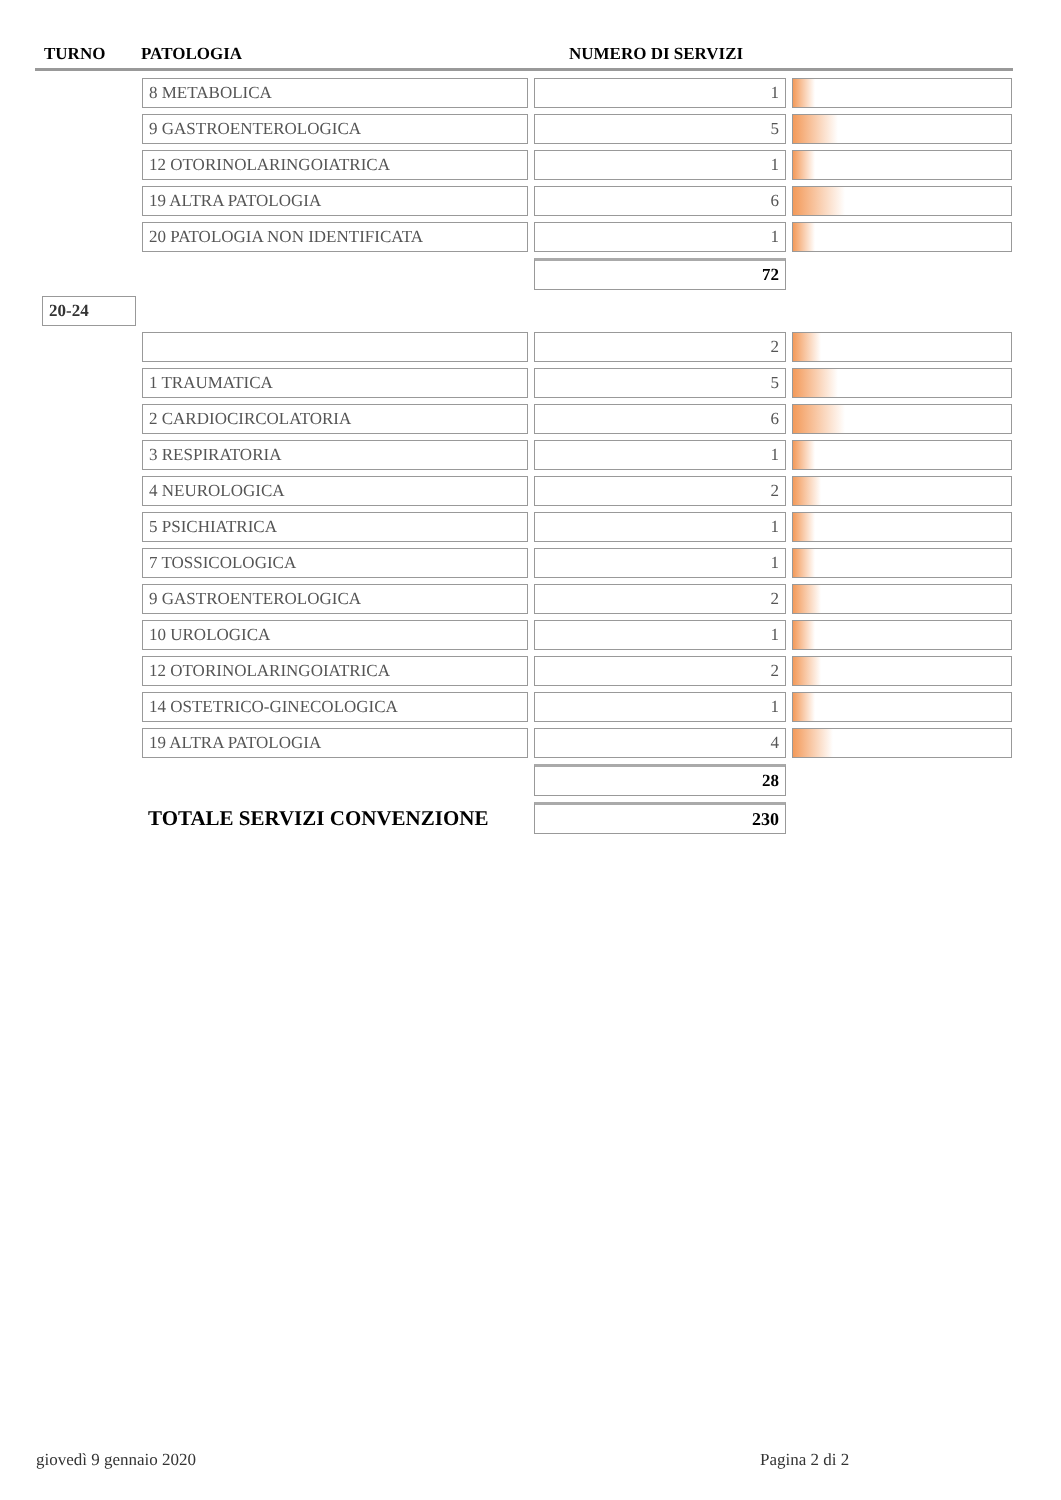TURNO PATOLOGIA NUMERO DI SERVIZI
| | 8 METABOLICA | 1 | |
| | 9 GASTROENTEROLOGICA | 5 | |
| | 12 OTORINOLARINGOIATRICA | 1 | |
| | 19 ALTRA PATOLOGIA | 6 | |
| | 20 PATOLOGIA NON IDENTIFICATA | 1 | |
| | | 72 | |
| 20-24 | | | |
| | | 2 | |
| | 1 TRAUMATICA | 5 | |
| | 2 CARDIOCIRCOLATORIA | 6 | |
| | 3 RESPIRATORIA | 1 | |
| | 4 NEUROLOGICA | 2 | |
| | 5 PSICHIATRICA | 1 | |
| | 7 TOSSICOLOGICA | 1 | |
| | 9 GASTROENTEROLOGICA | 2 | |
| | 10 UROLOGICA | 1 | |
| | 12 OTORINOLARINGOIATRICA | 2 | |
| | 14 OSTETRICO-GINECOLOGICA | 1 | |
| | 19 ALTRA PATOLOGIA | 4 | |
| | | 28 | |
| | TOTALE SERVIZI CONVENZIONE | 230 | |
giovedì 9 gennaio 2020 Pagina 2 di 2